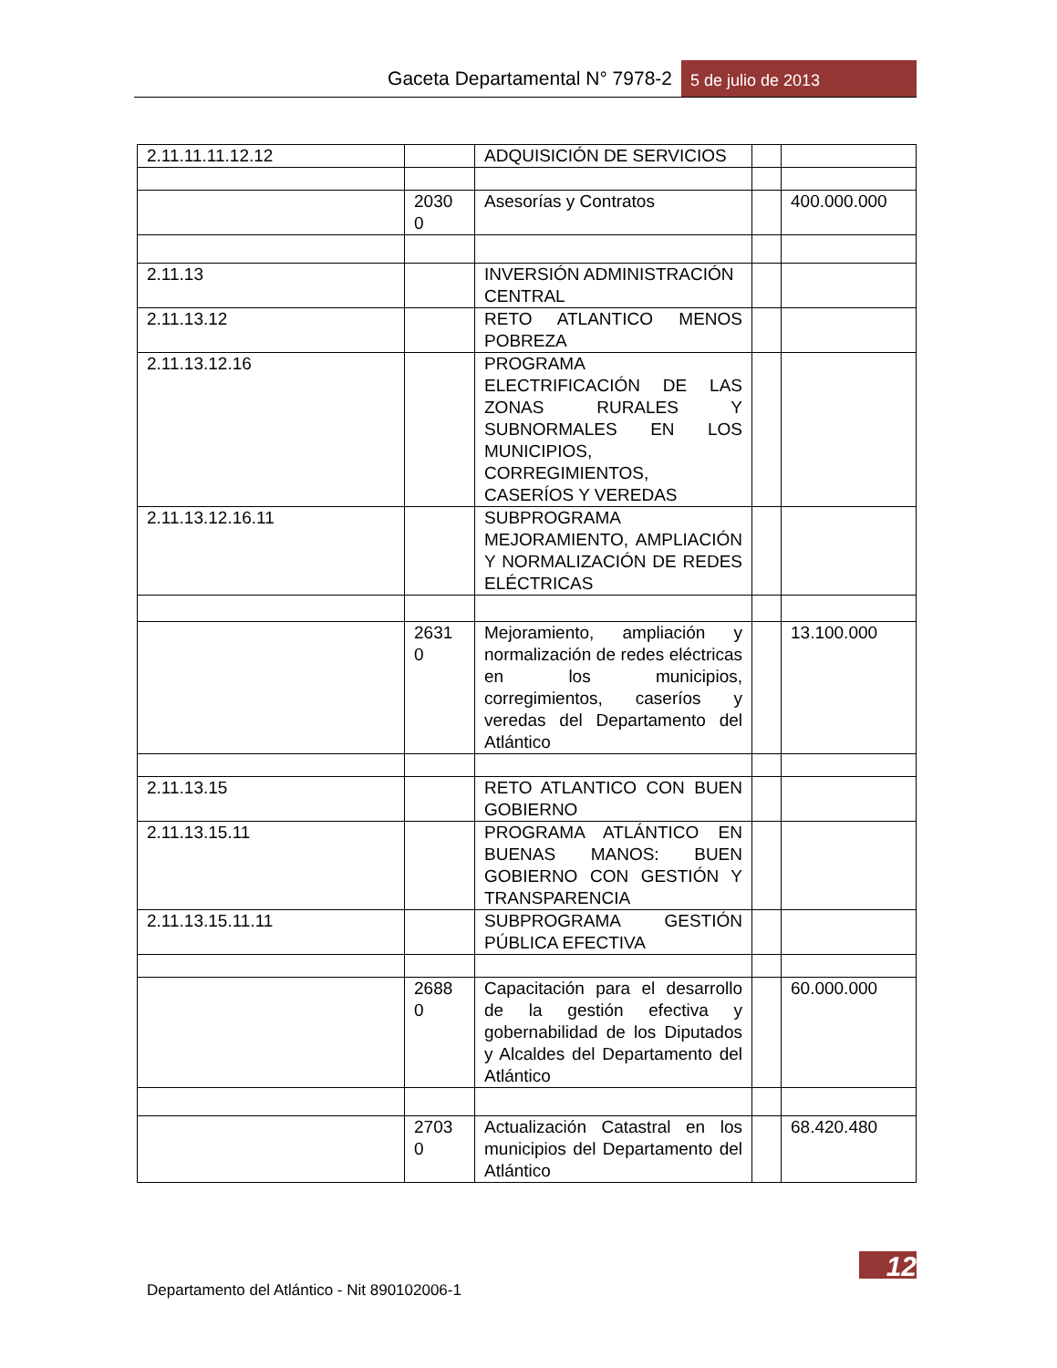Gaceta Departamental N° 7978-2 5 de julio de 2013
| 2.11.11.11.12.12 | | ADQUISICIÓN DE SERVICIOS | | |
| | 2030 0 | Asesorías y Contratos | | 400.000.000 |
| 2.11.13 | | INVERSIÓN ADMINISTRACIÓN CENTRAL | | |
| 2.11.13.12 | | RETO ATLANTICO MENOS POBREZA | | |
| 2.11.13.12.16 | | PROGRAMA ELECTRIFICACIÓN DE LAS ZONAS RURALES Y SUBNORMALES EN LOS MUNICIPIOS, CORREGIMIENTOS, CASERÍOS Y VEREDAS | | |
| 2.11.13.12.16.11 | | SUBPROGRAMA MEJORAMIENTO, AMPLIACIÓN Y NORMALIZACIÓN DE REDES ELÉCTRICAS | | |
| | 2631 0 | Mejoramiento, ampliación y normalización de redes eléctricas en los municipios, corregimientos, caseríos y veredas del Departamento del Atlántico | | 13.100.000 |
| 2.11.13.15 | | RETO ATLANTICO CON BUEN GOBIERNO | | |
| 2.11.13.15.11 | | PROGRAMA ATLÁNTICO EN BUENAS MANOS: BUEN GOBIERNO CON GESTIÓN Y TRANSPARENCIA | | |
| 2.11.13.15.11.11 | | SUBPROGRAMA GESTIÓN PÚBLICA EFECTIVA | | |
| | 2688 0 | Capacitación para el desarrollo de la gestión efectiva y gobernabilidad de los Diputados y Alcaldes del Departamento del Atlántico | | 60.000.000 |
| | 2703 0 | Actualización Catastral en los municipios del Departamento del Atlántico | | 68.420.480 |
12
Departamento del Atlántico - Nit 890102006-1